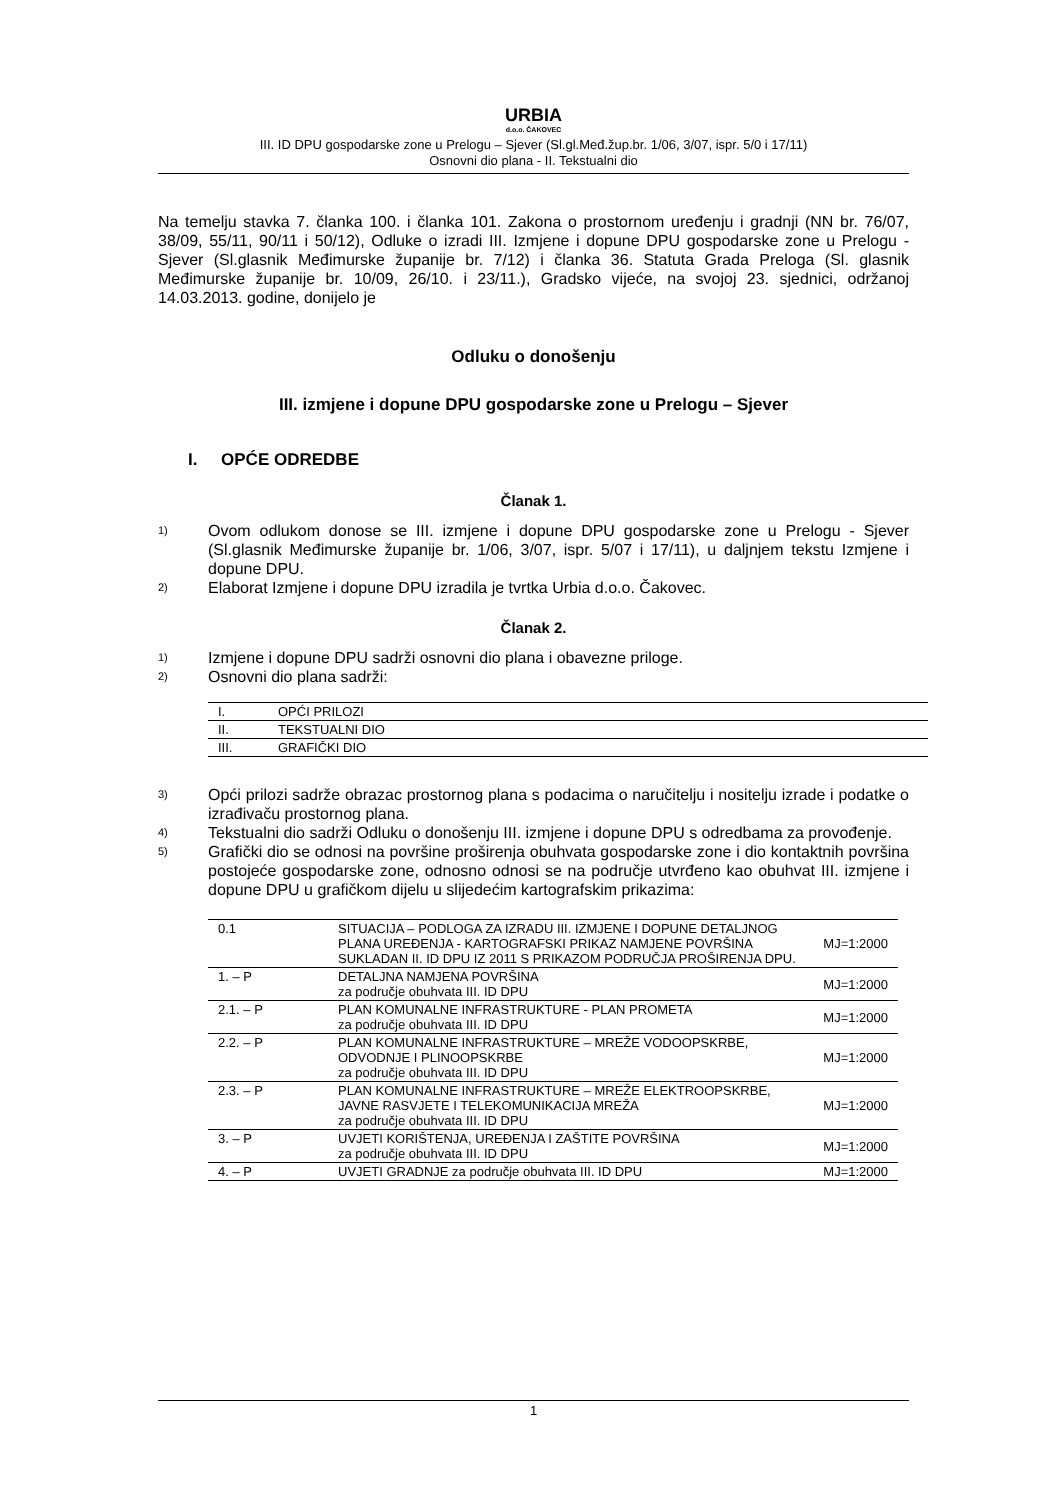URBIA
d.o.o. ČAKOVEC
III. ID DPU gospodarske zone u Prelogu – Sjever (Sl.gl.Međ.žup.br. 1/06, 3/07, ispr. 5/0 i 17/11)
Osnovni dio plana - II. Tekstualni dio
Na temelju stavka 7. članka 100. i članka 101. Zakona o prostornom uređenju i gradnji (NN br. 76/07, 38/09, 55/11, 90/11 i 50/12), Odluke o izradi III. Izmjene i dopune DPU gospodarske zone u Prelogu - Sjever (Sl.glasnik Međimurske županije br. 7/12) i članka 36. Statuta Grada Preloga (Sl. glasnik Međimurske županije br. 10/09, 26/10. i 23/11.), Gradsko vijeće, na svojoj 23. sjednici, održanoj 14.03.2013. godine, donijelo je
Odluku o donošenju
III. izmjene i dopune DPU gospodarske zone u Prelogu – Sjever
I. OPĆE ODREDBE
Članak 1.
1)
Ovom odlukom donose se III. izmjene i dopune DPU gospodarske zone u Prelogu - Sjever (Sl.glasnik Međimurske županije br. 1/06, 3/07, ispr. 5/07 i 17/11), u daljnjem tekstu Izmjene i dopune DPU.
2)
Elaborat Izmjene i dopune DPU izradila je tvrtka Urbia d.o.o. Čakovec.
Članak 2.
1)
Izmjene i dopune DPU sadrži osnovni dio plana i obavezne priloge.
2)
Osnovni dio plana sadrži:
| I. | OPĆI PRILOZI |
| II. | TEKSTUALNI DIO |
| III. | GRAFIČKI DIO |
3)
Opći prilozi sadrže obrazac prostornog plana s podacima o naručitelju i nositelju izrade i podatke o izrađivaču prostornog plana.
4)
Tekstualni dio sadrži Odluku o donošenju III. izmjene i dopune DPU s odredbama za provođenje.
5)
Grafički dio se odnosi na površine proširenja obuhvata gospodarske zone i dio kontaktnih površina postojeće gospodarske zone, odnosno odnosi se na područje utvrđeno kao obuhvat III. izmjene i dopune DPU u grafičkom dijelu u slijedećim kartografskim prikazima:
| 0.1 | SITUACIJA – PODLOGA ZA IZRADU III. IZMJENE I DOPUNE DETALJNOG PLANA UREĐENJA - KARTOGRAFSKI PRIKAZ NAMJENE POVRŠINA SUKLADAN II. ID DPU IZ 2011 S PRIKAZOM PODRUČJA PROŠIRENJA DPU. | MJ=1:2000 |
| 1. – P | DETALJNA NAMJENA POVRŠINA za područje obuhvata III. ID DPU | MJ=1:2000 |
| 2.1. – P | PLAN KOMUNALNE INFRASTRUKTURE - PLAN PROMETA za područje obuhvata III. ID DPU | MJ=1:2000 |
| 2.2. – P | PLAN KOMUNALNE INFRASTRUKTURE – MREŽE VODOOPSKRBE, ODVODNJE I PLINOOPSKRBE za područje obuhvata III. ID DPU | MJ=1:2000 |
| 2.3. – P | PLAN KOMUNALNE INFRASTRUKTURE – MREŽE ELEKTROOPSKRBE, JAVNE RASVJETE I TELEKOMUNIKACIJA MREŽA za područje obuhvata III. ID DPU | MJ=1:2000 |
| 3. – P | UVJETI KORIŠTENJA, UREĐENJA I ZAŠTITE POVRŠINA za područje obuhvata III. ID DPU | MJ=1:2000 |
| 4. – P | UVJETI GRADNJE za područje obuhvata III. ID DPU | MJ=1:2000 |
1